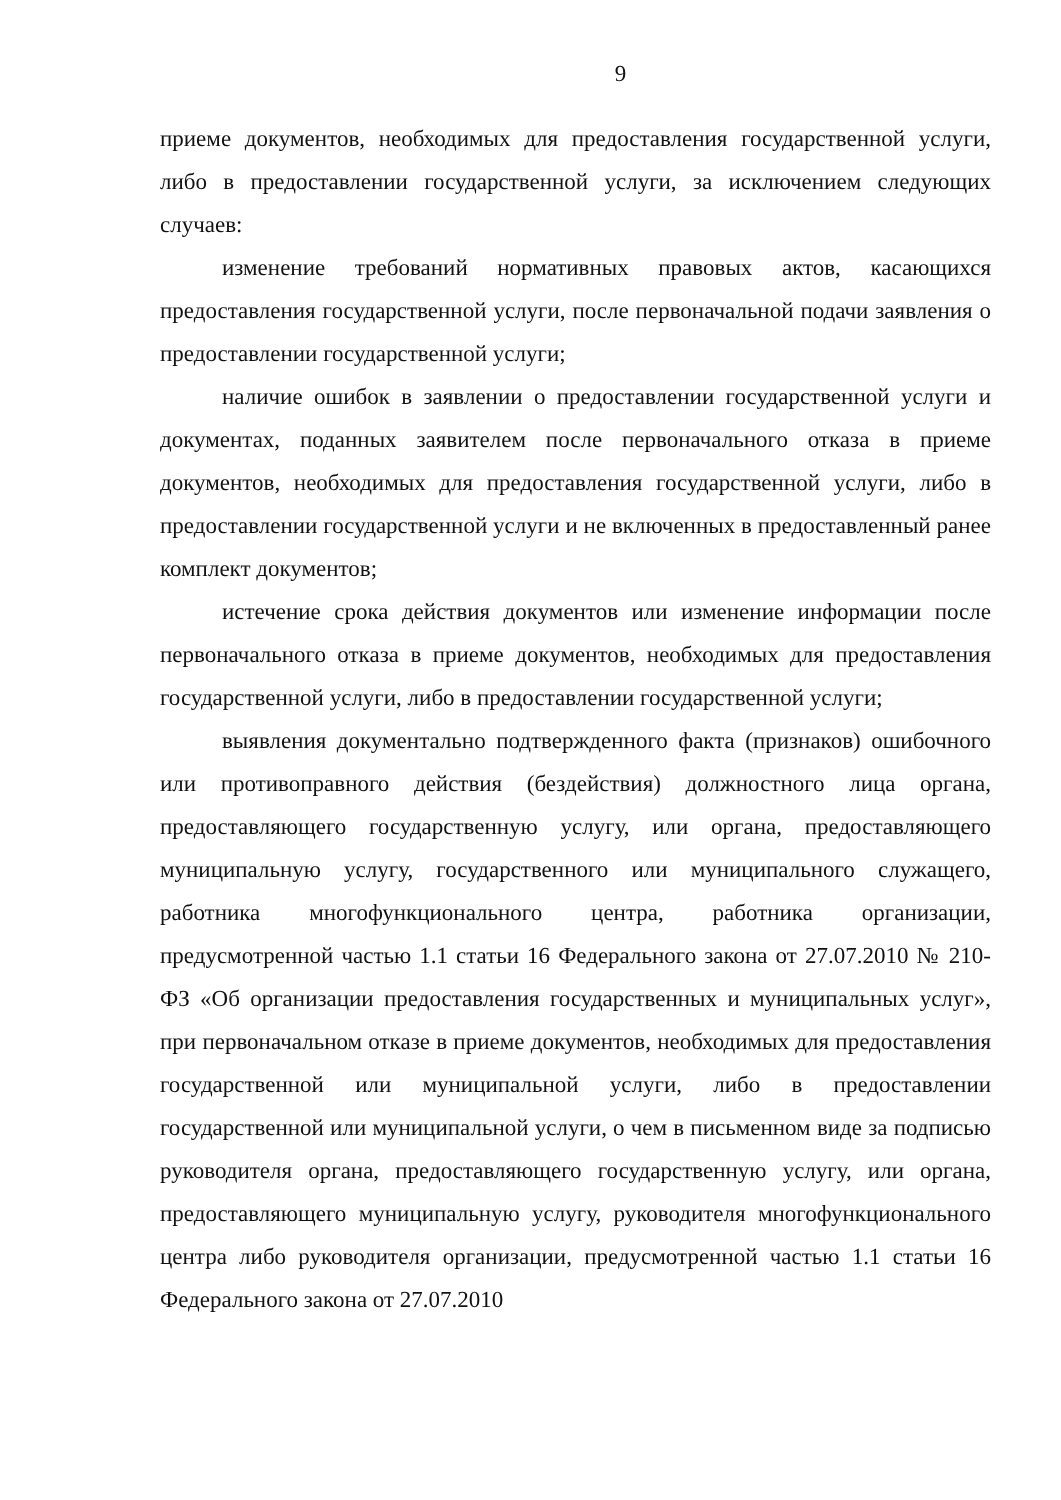9
приеме документов, необходимых для предоставления государственной услуги, либо в предоставлении государственной услуги, за исключением следующих случаев:
изменение требований нормативных правовых актов, касающихся предоставления государственной услуги, после первоначальной подачи заявления о предоставлении государственной услуги;
наличие ошибок в заявлении о предоставлении государственной услуги и документах, поданных заявителем после первоначального отказа в приеме документов, необходимых для предоставления государственной услуги, либо в предоставлении государственной услуги и не включенных в предоставленный ранее комплект документов;
истечение срока действия документов или изменение информации после первоначального отказа в приеме документов, необходимых для предоставления государственной услуги, либо в предоставлении государственной услуги;
выявления документально подтвержденного факта (признаков) ошибочного или противоправного действия (бездействия) должностного лица органа, предоставляющего государственную услугу, или органа, предоставляющего муниципальную услугу, государственного или муниципального служащего, работника многофункционального центра, работника организации, предусмотренной частью 1.1 статьи 16 Федерального закона от 27.07.2010 № 210-ФЗ «Об организации предоставления государственных и муниципальных услуг», при первоначальном отказе в приеме документов, необходимых для предоставления государственной или муниципальной услуги, либо в предоставлении государственной или муниципальной услуги, о чем в письменном виде за подписью руководителя органа, предоставляющего государственную услугу, или органа, предоставляющего муниципальную услугу, руководителя многофункционального центра либо руководителя организации, предусмотренной частью 1.1 статьи 16 Федерального закона от 27.07.2010